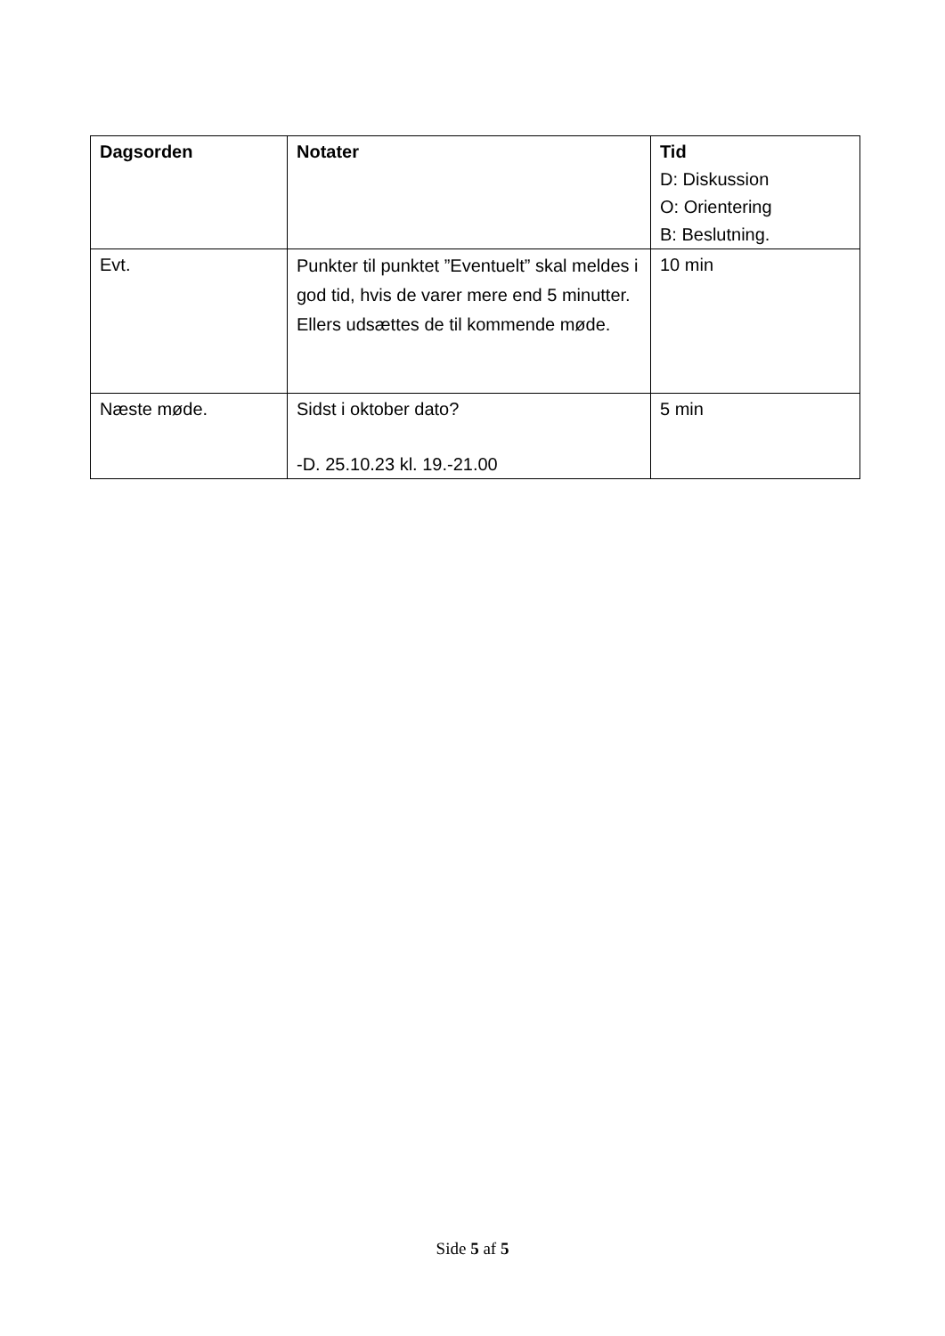| Dagsorden | Notater | Tid D: Diskussion O: Orientering B: Beslutning. |
| --- | --- | --- |
| Evt. | Punkter til punktet ”Eventuelt” skal meldes i god tid, hvis de varer mere end 5 minutter. Ellers udsættes de til kommende møde. | 10 min |
| Næste møde. | Sidst i oktober dato? -D. 25.10.23 kl. 19.-21.00 | 5 min |
Side 5 af 5